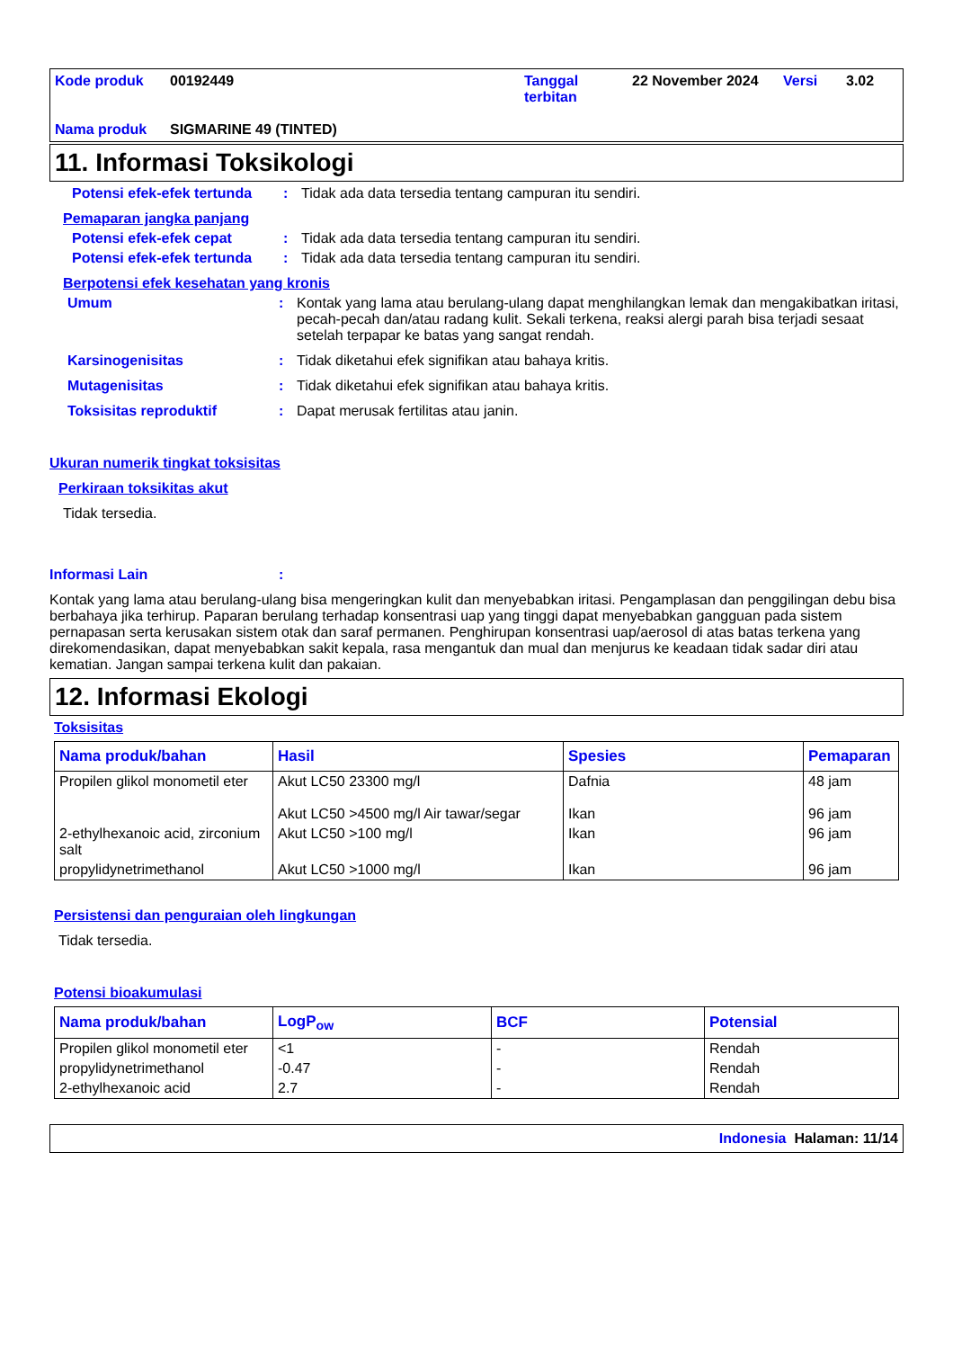Kode produk 00192449 Tanggal terbitan 22 November 2024 Versi 3.02 Nama produk SIGMARINE 49 (TINTED)
11. Informasi Toksikologi
Potensi efek-efek tertunda: Tidak ada data tersedia tentang campuran itu sendiri.
Pemaparan jangka panjang
Potensi efek-efek cepat: Tidak ada data tersedia tentang campuran itu sendiri.
Potensi efek-efek tertunda: Tidak ada data tersedia tentang campuran itu sendiri.
Berpotensi efek kesehatan yang kronis
Umum: Kontak yang lama atau berulang-ulang dapat menghilangkan lemak dan mengakibatkan iritasi, pecah-pecah dan/atau radang kulit. Sekali terkena, reaksi alergi parah bisa terjadi sesaat setelah terpapar ke batas yang sangat rendah.
Karsinogenisitas: Tidak diketahui efek signifikan atau bahaya kritis.
Mutagenisitas: Tidak diketahui efek signifikan atau bahaya kritis.
Toksisitas reproduktif: Dapat merusak fertilitas atau janin.
Ukuran numerik tingkat toksisitas
Perkiraan toksikitas akut
Tidak tersedia.
Informasi Lain:
Kontak yang lama atau berulang-ulang bisa mengeringkan kulit dan menyebabkan iritasi. Pengamplasan dan penggilingan debu bisa berbahaya jika terhirup. Paparan berulang terhadap konsentrasi uap yang tinggi dapat menyebabkan gangguan pada sistem pernapasan serta kerusakan sistem otak dan saraf permanen. Penghirupan konsentrasi uap/aerosol di atas batas terkena yang direkomendasikan, dapat menyebabkan sakit kepala, rasa mengantuk dan mual dan menjurus ke keadaan tidak sadar diri atau kematian. Jangan sampai terkena kulit dan pakaian.
12. Informasi Ekologi
Toksisitas
| Nama produk/bahan | Hasil | Spesies | Pemaparan |
| --- | --- | --- | --- |
| Propilen glikol monometil eter | Akut LC50 23300 mg/l Akut LC50 >4500 mg/l Air tawar/segar | Dafnia Ikan | 48 jam 96 jam |
| 2-ethylhexanoic acid, zirconium salt | Akut LC50 >100 mg/l | Ikan | 96 jam |
| propylidynetrimethanol | Akut LC50 >1000 mg/l | Ikan | 96 jam |
Persistensi dan penguraian oleh lingkungan
Tidak tersedia.
Potensi bioakumulasi
| Nama produk/bahan | LogP<sub>ow</sub> | BCF | Potensial |
| --- | --- | --- | --- |
| Propilen glikol monometil eter | <1 | - | Rendah |
| propylidynetrimethanol | -0.47 | - | Rendah |
| 2-ethylhexanoic acid | 2.7 | - | Rendah |
Indonesia Halaman: 11/14